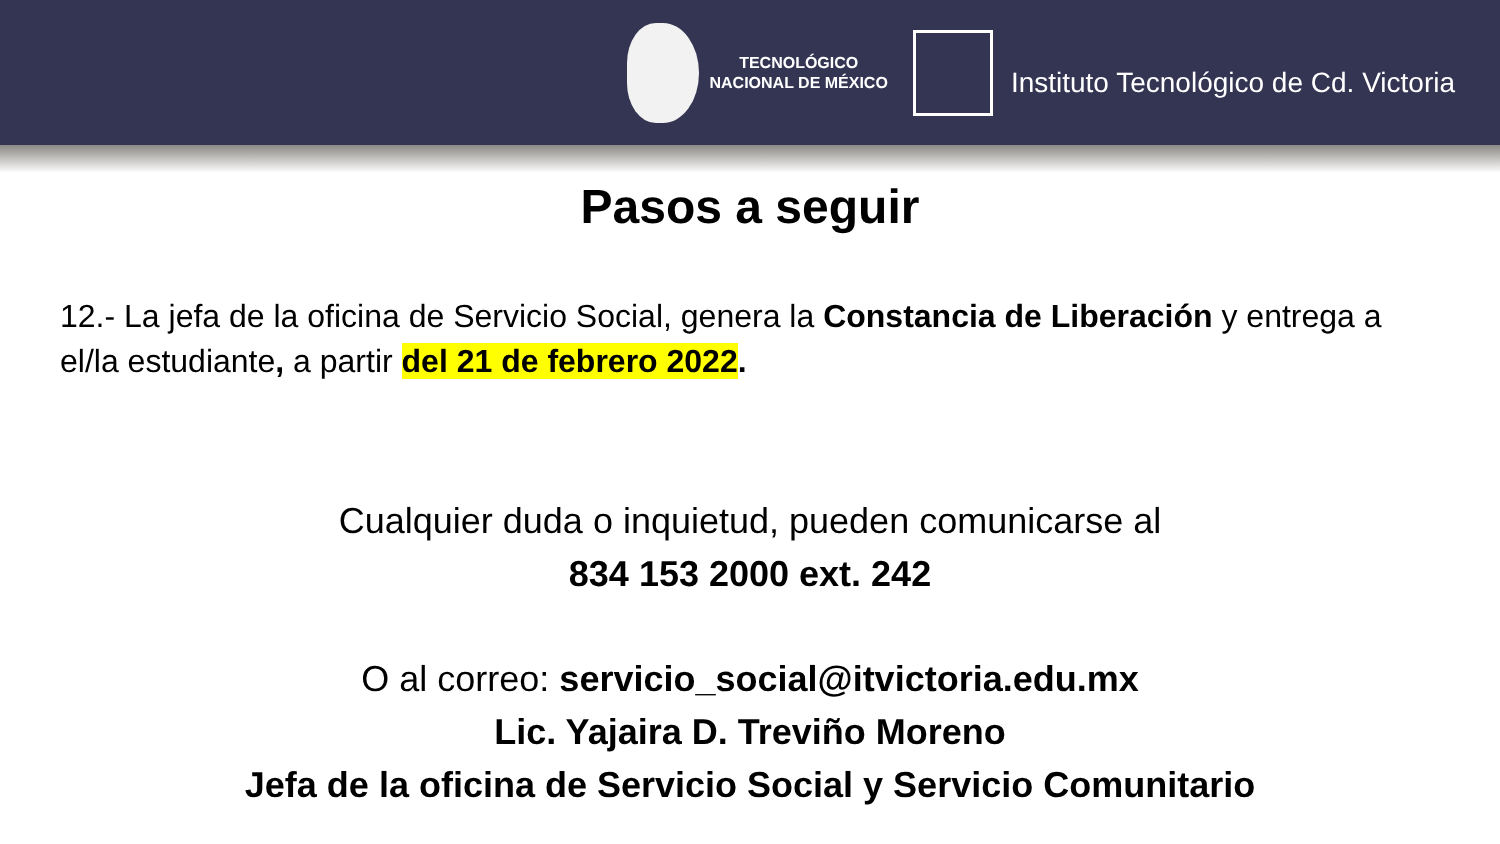TECNOLÓGICO
NACIONAL DE MÉXICO
Instituto Tecnológico de Cd. Victoria
Pasos a seguir
12.- La jefa de la oficina de Servicio Social, genera la Constancia de Liberación y entrega a el/la estudiante, a partir del 21 de febrero 2022.
Cualquier duda o inquietud, pueden comunicarse al
834 153 2000 ext. 242
O al correo: servicio_social@itvictoria.edu.mx
Lic. Yajaira D. Treviño Moreno
Jefa de la oficina de Servicio Social y Servicio Comunitario